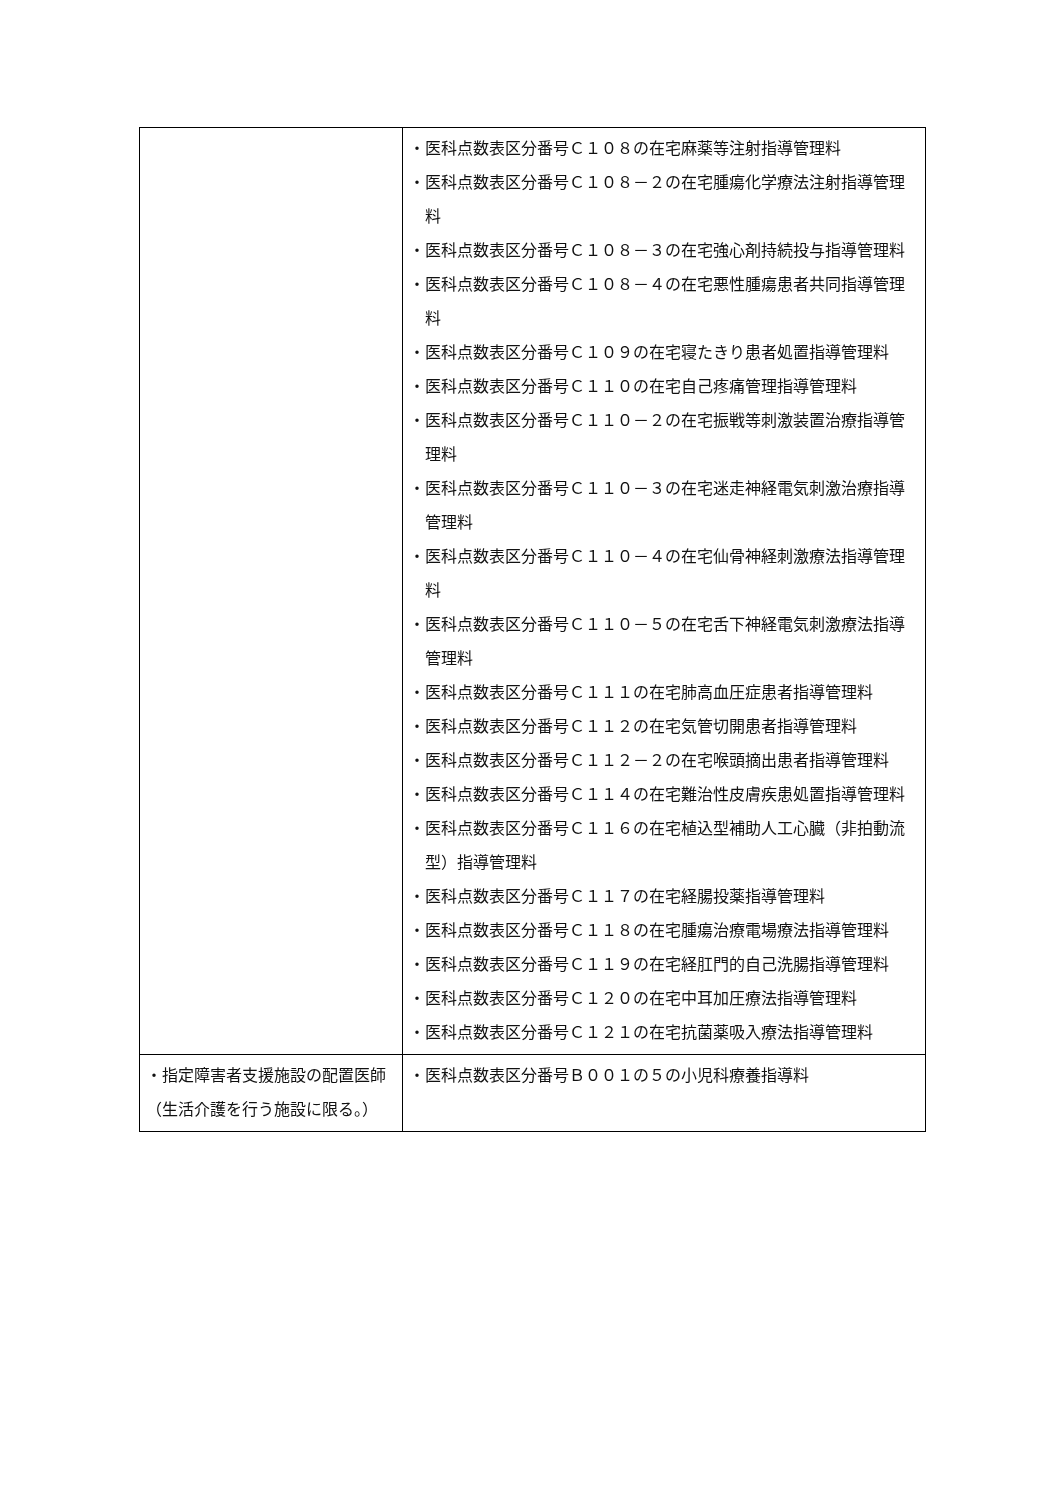| | ・医科点数表区分番号Ｃ１０８の在宅麻薬等注射指導管理料 ・医科点数表区分番号Ｃ１０８－２の在宅腫瘍化学療法注射指導管理料 ・医科点数表区分番号Ｃ１０８－３の在宅強心剤持続投与指導管理料 ・医科点数表区分番号Ｃ１０８－４の在宅悪性腫瘍患者共同指導管理料 ・医科点数表区分番号Ｃ１０９の在宅寝たきり患者処置指導管理料 ・医科点数表区分番号Ｃ１１０の在宅自己疼痛管理指導管理料 ・医科点数表区分番号Ｃ１１０－２の在宅振戦等刺激装置治療指導管理料 ・医科点数表区分番号Ｃ１１０－３の在宅迷走神経電気刺激治療指導管理料 ・医科点数表区分番号Ｃ１１０－４の在宅仙骨神経刺激療法指導管理料 ・医科点数表区分番号Ｃ１１０－５の在宅舌下神経電気刺激療法指導管理料 ・医科点数表区分番号Ｃ１１１の在宅肺高血圧症患者指導管理料 ・医科点数表区分番号Ｃ１１２の在宅気管切開患者指導管理料 ・医科点数表区分番号Ｃ１１２－２の在宅喉頭摘出患者指導管理料 ・医科点数表区分番号Ｃ１１４の在宅難治性皮膚疾患処置指導管理料 ・医科点数表区分番号Ｃ１１６の在宅植込型補助人工心臓（非拍動流型）指導管理料 ・医科点数表区分番号Ｃ１１７の在宅経腸投薬指導管理料 ・医科点数表区分番号Ｃ１１８の在宅腫瘍治療電場療法指導管理料 ・医科点数表区分番号Ｃ１１９の在宅経肛門的自己洗腸指導管理料 ・医科点数表区分番号Ｃ１２０の在宅中耳加圧療法指導管理料 ・医科点数表区分番号Ｃ１２１の在宅抗菌薬吸入療法指導管理料 |
| ・指定障害者支援施設の配置医師（生活介護を行う施設に限る。） | ・医科点数表区分番号Ｂ００１の５の小児科療養指導料 |